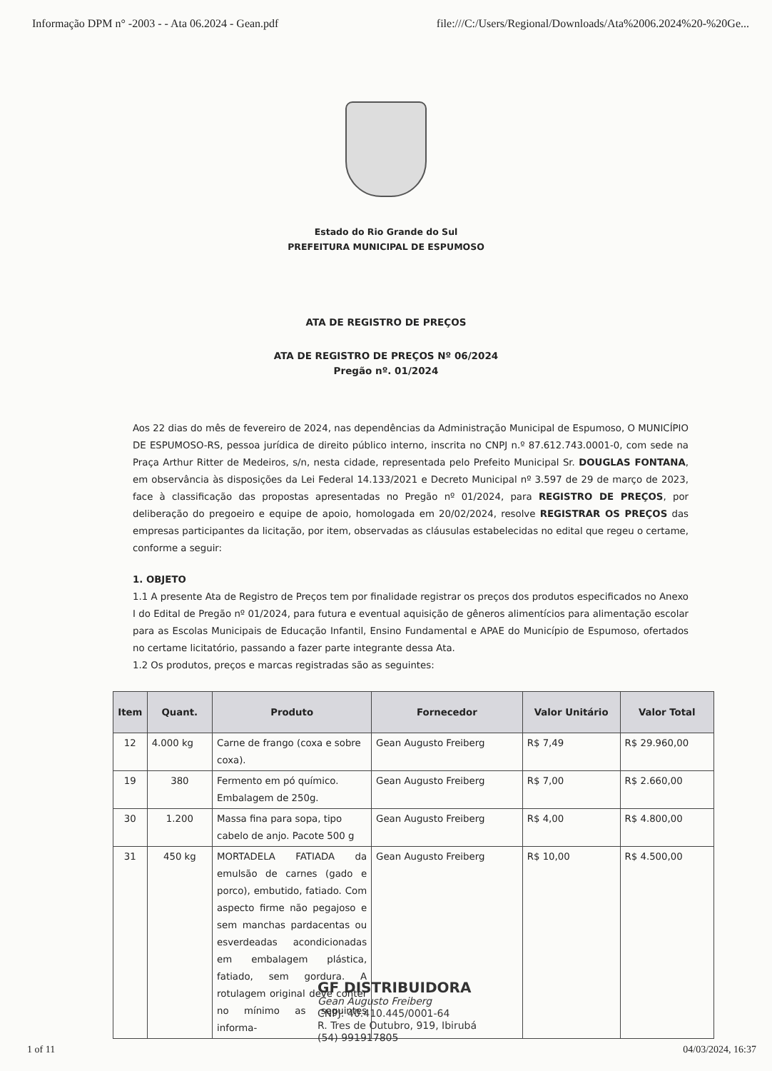Informação DPM n° -2003 - - Ata 06.2024 - Gean.pdf file:///C:/Users/Regional/Downloads/Ata%2006.2024%20-%20Ge...
Estado do Rio Grande do Sul
PREFEITURA MUNICIPAL DE ESPUMOSO
ATA DE REGISTRO DE PREÇOS
ATA DE REGISTRO DE PREÇOS Nº 06/2024
Pregão nº. 01/2024
Aos 22 dias do mês de fevereiro de 2024, nas dependências da Administração Municipal de Espumoso, O MUNICÍPIO DE ESPUMOSO-RS, pessoa jurídica de direito público interno, inscrita no CNPJ n.º 87.612.743.0001-0, com sede na Praça Arthur Ritter de Medeiros, s/n, nesta cidade, representada pelo Prefeito Municipal Sr. DOUGLAS FONTANA, em observância às disposições da Lei Federal 14.133/2021 e Decreto Municipal nº 3.597 de 29 de março de 2023, face à classificação das propostas apresentadas no Pregão nº 01/2024, para REGISTRO DE PREÇOS, por deliberação do pregoeiro e equipe de apoio, homologada em 20/02/2024, resolve REGISTRAR OS PREÇOS das empresas participantes da licitação, por item, observadas as cláusulas estabelecidas no edital que regeu o certame, conforme a seguir:
1. OBJETO
1.1 A presente Ata de Registro de Preços tem por finalidade registrar os preços dos produtos especificados no Anexo I do Edital de Pregão nº 01/2024, para futura e eventual aquisição de gêneros alimentícios para alimentação escolar para as Escolas Municipais de Educação Infantil, Ensino Fundamental e APAE do Município de Espumoso, ofertados no certame licitatório, passando a fazer parte integrante dessa Ata.
1.2 Os produtos, preços e marcas registradas são as seguintes:
| Item | Quant. | Produto | Fornecedor | Valor Unitário | Valor Total |
| --- | --- | --- | --- | --- | --- |
| 12 | 4.000 kg | Carne de frango (coxa e sobre coxa). | Gean Augusto Freiberg | R$ 7,49 | R$ 29.960,00 |
| 19 | 380 | Fermento em pó químico. Embalagem de 250g. | Gean Augusto Freiberg | R$ 7,00 | R$ 2.660,00 |
| 30 | 1.200 | Massa fina para sopa, tipo cabelo de anjo. Pacote 500 g | Gean Augusto Freiberg | R$ 4,00 | R$ 4.800,00 |
| 31 | 450 kg | MORTADELA FATIADA da emulsão de carnes (gado e porco), embutido, fatiado. Com aspecto firme não pegajoso e sem manchas pardacentas ou esverdeadas acondicionadas em embalagem plástica, fatiado, sem gordura. A rotulagem original deve conter no mínimo as seguintes informa- | Gean Augusto Freiberg | R$ 10,00 | R$ 4.500,00 |
GF DISTRIBUIDORA
Gean Augusto Freiberg
CNPJ: 40.410.445/0001-64
R. Tres de Outubro, 919, Ibirubá
(54) 991917805
1 of 11 04/03/2024, 16:37